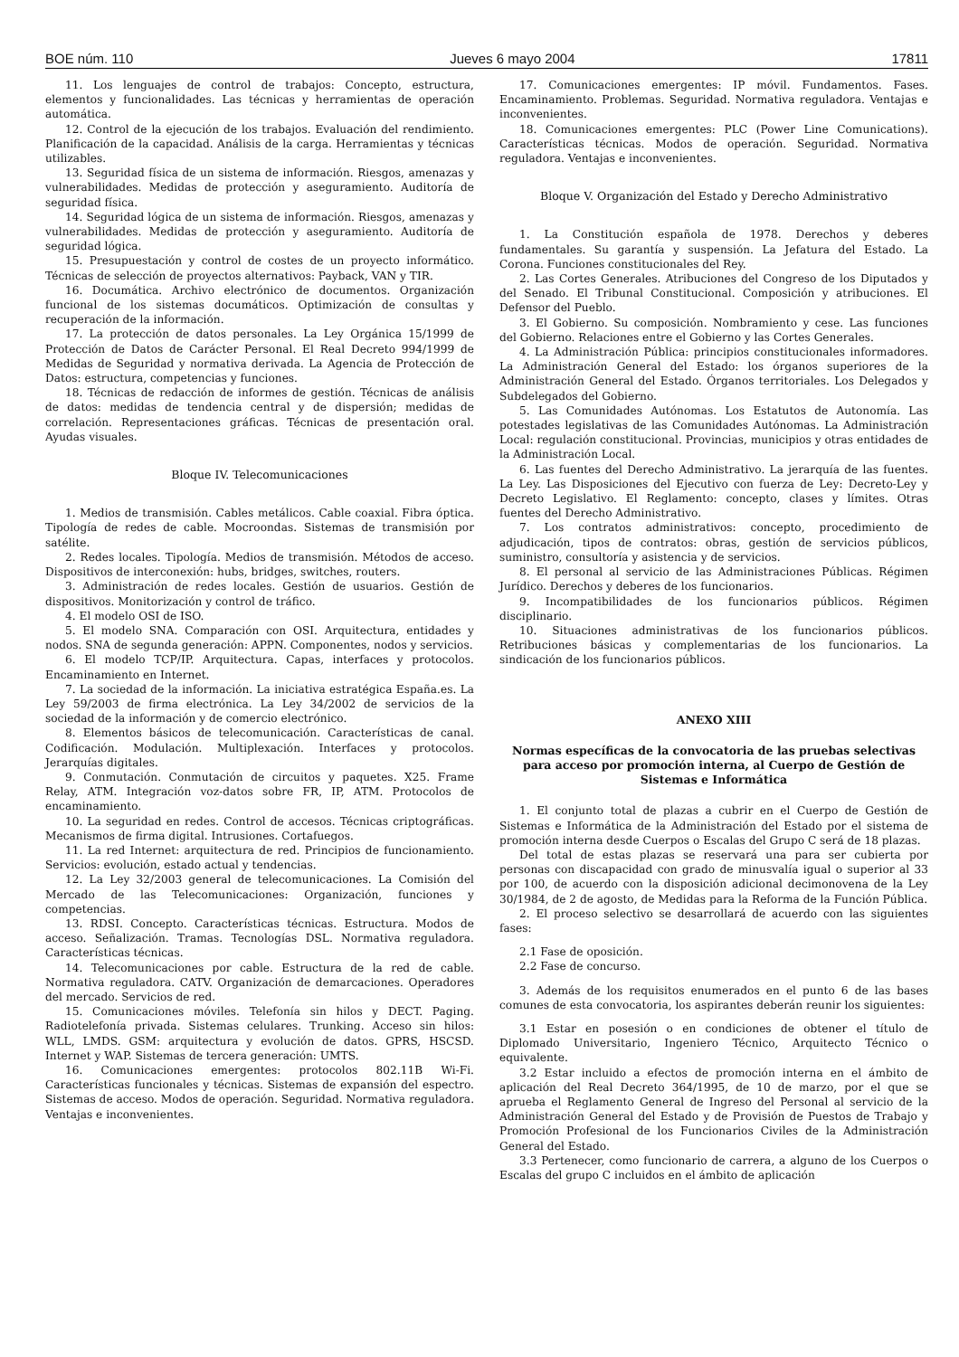BOE núm. 110 Jueves 6 mayo 2004 17811
11. Los lenguajes de control de trabajos: Concepto, estructura, elementos y funcionalidades. Las técnicas y herramientas de operación automática.
12. Control de la ejecución de los trabajos. Evaluación del rendimiento. Planificación de la capacidad. Análisis de la carga. Herramientas y técnicas utilizables.
13. Seguridad física de un sistema de información. Riesgos, amenazas y vulnerabilidades. Medidas de protección y aseguramiento. Auditoría de seguridad física.
14. Seguridad lógica de un sistema de información. Riesgos, amenazas y vulnerabilidades. Medidas de protección y aseguramiento. Auditoría de seguridad lógica.
15. Presupuestación y control de costes de un proyecto informático. Técnicas de selección de proyectos alternativos: Payback, VAN y TIR.
16. Documática. Archivo electrónico de documentos. Organización funcional de los sistemas documáticos. Optimización de consultas y recuperación de la información.
17. La protección de datos personales. La Ley Orgánica 15/1999 de Protección de Datos de Carácter Personal. El Real Decreto 994/1999 de Medidas de Seguridad y normativa derivada. La Agencia de Protección de Datos: estructura, competencias y funciones.
18. Técnicas de redacción de informes de gestión. Técnicas de análisis de datos: medidas de tendencia central y de dispersión; medidas de correlación. Representaciones gráficas. Técnicas de presentación oral. Ayudas visuales.
Bloque IV. Telecomunicaciones
1. Medios de transmisión. Cables metálicos. Cable coaxial. Fibra óptica. Tipología de redes de cable. Mocroondas. Sistemas de transmisión por satélite.
2. Redes locales. Tipología. Medios de transmisión. Métodos de acceso. Dispositivos de interconexión: hubs, bridges, switches, routers.
3. Administración de redes locales. Gestión de usuarios. Gestión de dispositivos. Monitorización y control de tráfico.
4. El modelo OSI de ISO.
5. El modelo SNA. Comparación con OSI. Arquitectura, entidades y nodos. SNA de segunda generación: APPN. Componentes, nodos y servicios.
6. El modelo TCP/IP. Arquitectura. Capas, interfaces y protocolos. Encaminamiento en Internet.
7. La sociedad de la información. La iniciativa estratégica España.es. La Ley 59/2003 de firma electrónica. La Ley 34/2002 de servicios de la sociedad de la información y de comercio electrónico.
8. Elementos básicos de telecomunicación. Características de canal. Codificación. Modulación. Multiplexación. Interfaces y protocolos. Jerarquías digitales.
9. Conmutación. Conmutación de circuitos y paquetes. X25. Frame Relay, ATM. Integración voz-datos sobre FR, IP, ATM. Protocolos de encaminamiento.
10. La seguridad en redes. Control de accesos. Técnicas criptográficas. Mecanismos de firma digital. Intrusiones. Cortafuegos.
11. La red Internet: arquitectura de red. Principios de funcionamiento. Servicios: evolución, estado actual y tendencias.
12. La Ley 32/2003 general de telecomunicaciones. La Comisión del Mercado de las Telecomunicaciones: Organización, funciones y competencias.
13. RDSI. Concepto. Características técnicas. Estructura. Modos de acceso. Señalización. Tramas. Tecnologías DSL. Normativa reguladora. Características técnicas.
14. Telecomunicaciones por cable. Estructura de la red de cable. Normativa reguladora. CATV. Organización de demarcaciones. Operadores del mercado. Servicios de red.
15. Comunicaciones móviles. Telefonía sin hilos y DECT. Paging. Radiotelefonía privada. Sistemas celulares. Trunking. Acceso sin hilos: WLL, LMDS. GSM: arquitectura y evolución de datos. GPRS, HSCSD. Internet y WAP. Sistemas de tercera generación: UMTS.
16. Comunicaciones emergentes: protocolos 802.11B Wi-Fi. Características funcionales y técnicas. Sistemas de expansión del espectro. Sistemas de acceso. Modos de operación. Seguridad. Normativa reguladora. Ventajas e inconvenientes.
17. Comunicaciones emergentes: IP móvil. Fundamentos. Fases. Encaminamiento. Problemas. Seguridad. Normativa reguladora. Ventajas e inconvenientes.
18. Comunicaciones emergentes: PLC (Power Line Comunications). Características técnicas. Modos de operación. Seguridad. Normativa reguladora. Ventajas e inconvenientes.
Bloque V. Organización del Estado y Derecho Administrativo
1. La Constitución española de 1978. Derechos y deberes fundamentales. Su garantía y suspensión. La Jefatura del Estado. La Corona. Funciones constitucionales del Rey.
2. Las Cortes Generales. Atribuciones del Congreso de los Diputados y del Senado. El Tribunal Constitucional. Composición y atribuciones. El Defensor del Pueblo.
3. El Gobierno. Su composición. Nombramiento y cese. Las funciones del Gobierno. Relaciones entre el Gobierno y las Cortes Generales.
4. La Administración Pública: principios constitucionales informadores. La Administración General del Estado: los órganos superiores de la Administración General del Estado. Órganos territoriales. Los Delegados y Subdelegados del Gobierno.
5. Las Comunidades Autónomas. Los Estatutos de Autonomía. Las potestades legislativas de las Comunidades Autónomas. La Administración Local: regulación constitucional. Provincias, municipios y otras entidades de la Administración Local.
6. Las fuentes del Derecho Administrativo. La jerarquía de las fuentes. La Ley. Las Disposiciones del Ejecutivo con fuerza de Ley: Decreto-Ley y Decreto Legislativo. El Reglamento: concepto, clases y límites. Otras fuentes del Derecho Administrativo.
7. Los contratos administrativos: concepto, procedimiento de adjudicación, tipos de contratos: obras, gestión de servicios públicos, suministro, consultoría y asistencia y de servicios.
8. El personal al servicio de las Administraciones Públicas. Régimen Jurídico. Derechos y deberes de los funcionarios.
9. Incompatibilidades de los funcionarios públicos. Régimen disciplinario.
10. Situaciones administrativas de los funcionarios públicos. Retribuciones básicas y complementarias de los funcionarios. La sindicación de los funcionarios públicos.
ANEXO XIII
Normas específicas de la convocatoria de las pruebas selectivas para acceso por promoción interna, al Cuerpo de Gestión de Sistemas e Informática
1. El conjunto total de plazas a cubrir en el Cuerpo de Gestión de Sistemas e Informática de la Administración del Estado por el sistema de promoción interna desde Cuerpos o Escalas del Grupo C será de 18 plazas.
Del total de estas plazas se reservará una para ser cubierta por personas con discapacidad con grado de minusvalía igual o superior al 33 por 100, de acuerdo con la disposición adicional decimonovena de la Ley 30/1984, de 2 de agosto, de Medidas para la Reforma de la Función Pública.
2. El proceso selectivo se desarrollará de acuerdo con las siguientes fases:
2.1 Fase de oposición.
2.2 Fase de concurso.
3. Además de los requisitos enumerados en el punto 6 de las bases comunes de esta convocatoria, los aspirantes deberán reunir los siguientes:
3.1 Estar en posesión o en condiciones de obtener el título de Diplomado Universitario, Ingeniero Técnico, Arquitecto Técnico o equivalente.
3.2 Estar incluido a efectos de promoción interna en el ámbito de aplicación del Real Decreto 364/1995, de 10 de marzo, por el que se aprueba el Reglamento General de Ingreso del Personal al servicio de la Administración General del Estado y de Provisión de Puestos de Trabajo y Promoción Profesional de los Funcionarios Civiles de la Administración General del Estado.
3.3 Pertenecer, como funcionario de carrera, a alguno de los Cuerpos o Escalas del grupo C incluidos en el ámbito de aplicación